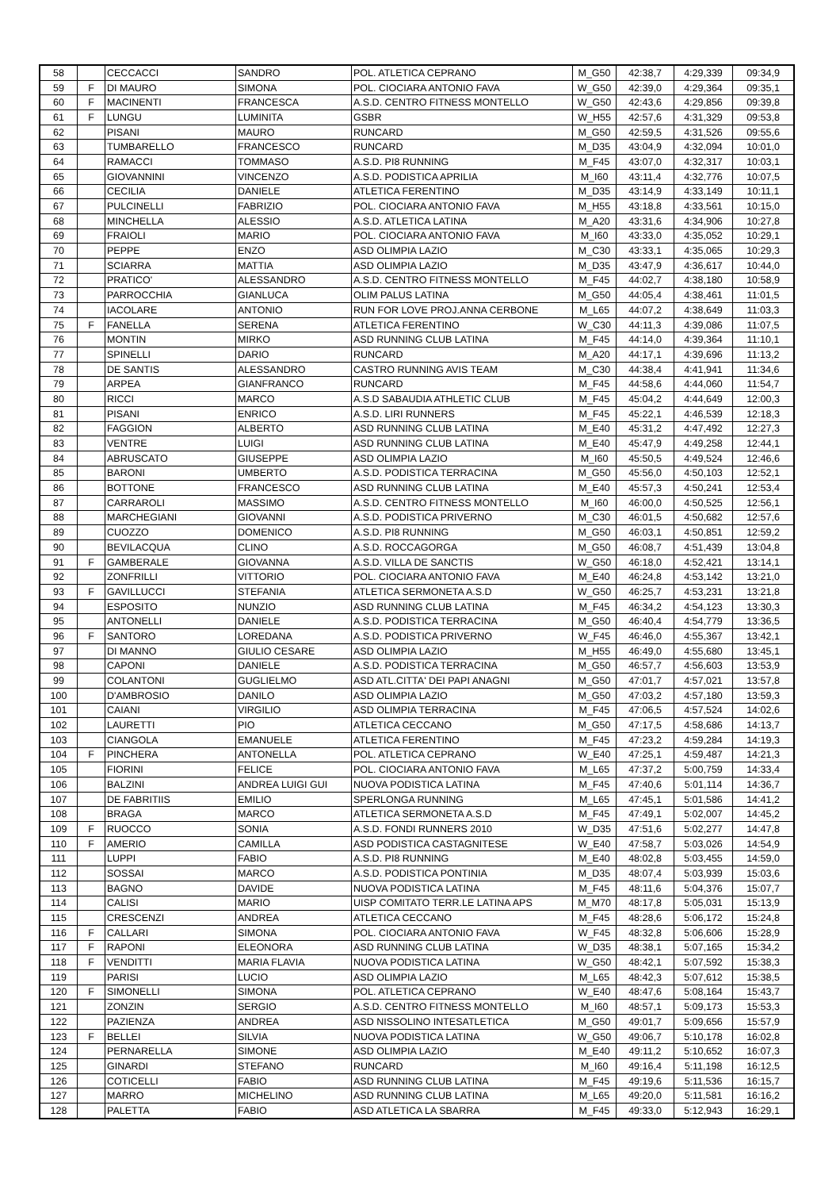| 58 | | CECCACCI | SANDRO | POL. ATLETICA CEPRANO | M_G50 | 42:38,7 | 4:29,339 | 09:34,9 |
| 59 | F | DI MAURO | SIMONA | POL. CIOCIARA ANTONIO FAVA | W_G50 | 42:39,0 | 4:29,364 | 09:35,1 |
| 60 | F | MACINENTI | FRANCESCA | A.S.D. CENTRO FITNESS MONTELLO | W_G50 | 42:43,6 | 4:29,856 | 09:39,8 |
| 61 | F | LUNGU | LUMINITA | GSBR | W_H55 | 42:57,6 | 4:31,329 | 09:53,8 |
| 62 | | PISANI | MAURO | RUNCARD | M_G50 | 42:59,5 | 4:31,526 | 09:55,6 |
| 63 | | TUMBARELLO | FRANCESCO | RUNCARD | M_D35 | 43:04,9 | 4:32,094 | 10:01,0 |
| 64 | | RAMACCI | TOMMASO | A.S.D. PI8 RUNNING | M_F45 | 43:07,0 | 4:32,317 | 10:03,1 |
| 65 | | GIOVANNINI | VINCENZO | A.S.D. PODISTICA APRILIA | M_I60 | 43:11,4 | 4:32,776 | 10:07,5 |
| 66 | | CECILIA | DANIELE | ATLETICA FERENTINO | M_D35 | 43:14,9 | 4:33,149 | 10:11,1 |
| 67 | | PULCINELLI | FABRIZIO | POL. CIOCIARA ANTONIO FAVA | M_H55 | 43:18,8 | 4:33,561 | 10:15,0 |
| 68 | | MINCHELLA | ALESSIO | A.S.D. ATLETICA LATINA | M_A20 | 43:31,6 | 4:34,906 | 10:27,8 |
| 69 | | FRAIOLI | MARIO | POL. CIOCIARA ANTONIO FAVA | M_I60 | 43:33,0 | 4:35,052 | 10:29,1 |
| 70 | | PEPPE | ENZO | ASD OLIMPIA LAZIO | M_C30 | 43:33,1 | 4:35,065 | 10:29,3 |
| 71 | | SCIARRA | MATTIA | ASD OLIMPIA LAZIO | M_D35 | 43:47,9 | 4:36,617 | 10:44,0 |
| 72 | | PRATICO' | ALESSANDRO | A.S.D. CENTRO FITNESS MONTELLO | M_F45 | 44:02,7 | 4:38,180 | 10:58,9 |
| 73 | | PARROCCHIA | GIANLUCA | OLIM PALUS LATINA | M_G50 | 44:05,4 | 4:38,461 | 11:01,5 |
| 74 | | IACOLARE | ANTONIO | RUN FOR LOVE PROJ.ANNA CERBONE | M_L65 | 44:07,2 | 4:38,649 | 11:03,3 |
| 75 | F | FANELLA | SERENA | ATLETICA FERENTINO | W_C30 | 44:11,3 | 4:39,086 | 11:07,5 |
| 76 | | MONTIN | MIRKO | ASD RUNNING CLUB LATINA | M_F45 | 44:14,0 | 4:39,364 | 11:10,1 |
| 77 | | SPINELLI | DARIO | RUNCARD | M_A20 | 44:17,1 | 4:39,696 | 11:13,2 |
| 78 | | DE SANTIS | ALESSANDRO | CASTRO RUNNING AVIS TEAM | M_C30 | 44:38,4 | 4:41,941 | 11:34,6 |
| 79 | | ARPEA | GIANFRANCO | RUNCARD | M_F45 | 44:58,6 | 4:44,060 | 11:54,7 |
| 80 | | RICCI | MARCO | A.S.D SABAUDIA ATHLETIC CLUB | M_F45 | 45:04,2 | 4:44,649 | 12:00,3 |
| 81 | | PISANI | ENRICO | A.S.D. LIRI RUNNERS | M_F45 | 45:22,1 | 4:46,539 | 12:18,3 |
| 82 | | FAGGION | ALBERTO | ASD RUNNING CLUB LATINA | M_E40 | 45:31,2 | 4:47,492 | 12:27,3 |
| 83 | | VENTRE | LUIGI | ASD RUNNING CLUB LATINA | M_E40 | 45:47,9 | 4:49,258 | 12:44,1 |
| 84 | | ABRUSCATO | GIUSEPPE | ASD OLIMPIA LAZIO | M_I60 | 45:50,5 | 4:49,524 | 12:46,6 |
| 85 | | BARONI | UMBERTO | A.S.D. PODISTICA TERRACINA | M_G50 | 45:56,0 | 4:50,103 | 12:52,1 |
| 86 | | BOTTONE | FRANCESCO | ASD RUNNING CLUB LATINA | M_E40 | 45:57,3 | 4:50,241 | 12:53,4 |
| 87 | | CARRAROLI | MASSIMO | A.S.D. CENTRO FITNESS MONTELLO | M_I60 | 46:00,0 | 4:50,525 | 12:56,1 |
| 88 | | MARCHEGIANI | GIOVANNI | A.S.D. PODISTICA PRIVERNO | M_C30 | 46:01,5 | 4:50,682 | 12:57,6 |
| 89 | | CUOZZO | DOMENICO | A.S.D. PI8 RUNNING | M_G50 | 46:03,1 | 4:50,851 | 12:59,2 |
| 90 | | BEVILACQUA | CLINO | A.S.D. ROCCAGORGA | M_G50 | 46:08,7 | 4:51,439 | 13:04,8 |
| 91 | F | GAMBERALE | GIOVANNA | A.S.D. VILLA DE SANCTIS | W_G50 | 46:18,0 | 4:52,421 | 13:14,1 |
| 92 | | ZONFRILLI | VITTORIO | POL. CIOCIARA ANTONIO FAVA | M_E40 | 46:24,8 | 4:53,142 | 13:21,0 |
| 93 | F | GAVILLUCCI | STEFANIA | ATLETICA SERMONETA A.S.D | W_G50 | 46:25,7 | 4:53,231 | 13:21,8 |
| 94 | | ESPOSITO | NUNZIO | ASD RUNNING CLUB LATINA | M_F45 | 46:34,2 | 4:54,123 | 13:30,3 |
| 95 | | ANTONELLI | DANIELE | A.S.D. PODISTICA TERRACINA | M_G50 | 46:40,4 | 4:54,779 | 13:36,5 |
| 96 | F | SANTORO | LOREDANA | A.S.D. PODISTICA PRIVERNO | W_F45 | 46:46,0 | 4:55,367 | 13:42,1 |
| 97 | | DI MANNO | GIULIO CESARE | ASD OLIMPIA LAZIO | M_H55 | 46:49,0 | 4:55,680 | 13:45,1 |
| 98 | | CAPONI | DANIELE | A.S.D. PODISTICA TERRACINA | M_G50 | 46:57,7 | 4:56,603 | 13:53,9 |
| 99 | | COLANTONI | GUGLIELMO | ASD ATL.CITTA' DEI PAPI ANAGNI | M_G50 | 47:01,7 | 4:57,021 | 13:57,8 |
| 100 | | D'AMBROSIO | DANILO | ASD OLIMPIA LAZIO | M_G50 | 47:03,2 | 4:57,180 | 13:59,3 |
| 101 | | CAIANI | VIRGILIO | ASD OLIMPIA TERRACINA | M_F45 | 47:06,5 | 4:57,524 | 14:02,6 |
| 102 | | LAURETTI | PIO | ATLETICA CECCANO | M_G50 | 47:17,5 | 4:58,686 | 14:13,7 |
| 103 | | CIANGOLA | EMANUELE | ATLETICA FERENTINO | M_F45 | 47:23,2 | 4:59,284 | 14:19,3 |
| 104 | F | PINCHERA | ANTONELLA | POL. ATLETICA CEPRANO | W_E40 | 47:25,1 | 4:59,487 | 14:21,3 |
| 105 | | FIORINI | FELICE | POL. CIOCIARA ANTONIO FAVA | M_L65 | 47:37,2 | 5:00,759 | 14:33,4 |
| 106 | | BALZINI | ANDREA LUIGI GUI | NUOVA PODISTICA LATINA | M_F45 | 47:40,6 | 5:01,114 | 14:36,7 |
| 107 | | DE FABRITIIS | EMILIO | SPERLONGA RUNNING | M_L65 | 47:45,1 | 5:01,586 | 14:41,2 |
| 108 | | BRAGA | MARCO | ATLETICA SERMONETA A.S.D | M_F45 | 47:49,1 | 5:02,007 | 14:45,2 |
| 109 | F | RUOCCO | SONIA | A.S.D. FONDI RUNNERS 2010 | W_D35 | 47:51,6 | 5:02,277 | 14:47,8 |
| 110 | F | AMERIO | CAMILLA | ASD PODISTICA CASTAGNITESE | W_E40 | 47:58,7 | 5:03,026 | 14:54,9 |
| 111 | | LUPPI | FABIO | A.S.D. PI8 RUNNING | M_E40 | 48:02,8 | 5:03,455 | 14:59,0 |
| 112 | | SOSSAI | MARCO | A.S.D. PODISTICA PONTINIA | M_D35 | 48:07,4 | 5:03,939 | 15:03,6 |
| 113 | | BAGNO | DAVIDE | NUOVA PODISTICA LATINA | M_F45 | 48:11,6 | 5:04,376 | 15:07,7 |
| 114 | | CALISI | MARIO | UISP COMITATO TERR.LE LATINA APS | M_M70 | 48:17,8 | 5:05,031 | 15:13,9 |
| 115 | | CRESCENZI | ANDREA | ATLETICA CECCANO | M_F45 | 48:28,6 | 5:06,172 | 15:24,8 |
| 116 | F | CALLARI | SIMONA | POL. CIOCIARA ANTONIO FAVA | W_F45 | 48:32,8 | 5:06,606 | 15:28,9 |
| 117 | F | RAPONI | ELEONORA | ASD RUNNING CLUB LATINA | W_D35 | 48:38,1 | 5:07,165 | 15:34,2 |
| 118 | F | VENDITTI | MARIA FLAVIA | NUOVA PODISTICA LATINA | W_G50 | 48:42,1 | 5:07,592 | 15:38,3 |
| 119 | | PARISI | LUCIO | ASD OLIMPIA LAZIO | M_L65 | 48:42,3 | 5:07,612 | 15:38,5 |
| 120 | F | SIMONELLI | SIMONA | POL. ATLETICA CEPRANO | W_E40 | 48:47,6 | 5:08,164 | 15:43,7 |
| 121 | | ZONZIN | SERGIO | A.S.D. CENTRO FITNESS MONTELLO | M_I60 | 48:57,1 | 5:09,173 | 15:53,3 |
| 122 | | PAZIENZA | ANDREA | ASD NISSOLINO INTESATLETICA | M_G50 | 49:01,7 | 5:09,656 | 15:57,9 |
| 123 | F | BELLEI | SILVIA | NUOVA PODISTICA LATINA | W_G50 | 49:06,7 | 5:10,178 | 16:02,8 |
| 124 | | PERNARELLA | SIMONE | ASD OLIMPIA LAZIO | M_E40 | 49:11,2 | 5:10,652 | 16:07,3 |
| 125 | | GINARDI | STEFANO | RUNCARD | M_I60 | 49:16,4 | 5:11,198 | 16:12,5 |
| 126 | | COTICELLI | FABIO | ASD RUNNING CLUB LATINA | M_F45 | 49:19,6 | 5:11,536 | 16:15,7 |
| 127 | | MARRO | MICHELINO | ASD RUNNING CLUB LATINA | M_L65 | 49:20,0 | 5:11,581 | 16:16,2 |
| 128 | | PALETTA | FABIO | ASD ATLETICA LA SBARRA | M_F45 | 49:33,0 | 5:12,943 | 16:29,1 |